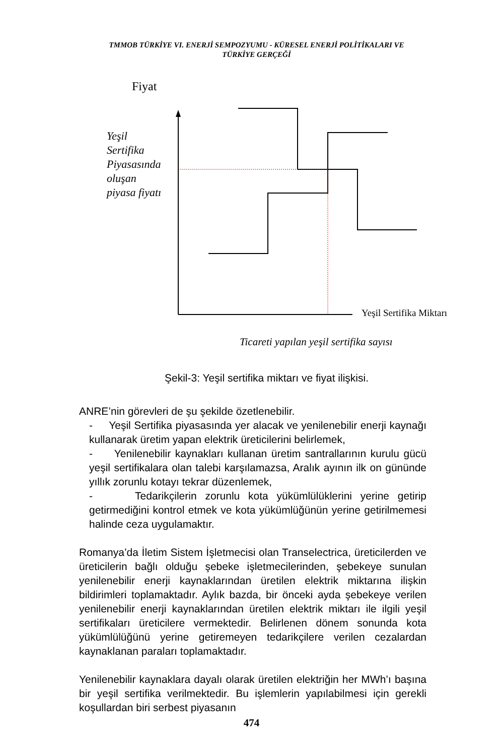TMMOB TÜRKİYE VI. ENERJİ SEMPOZYUMU - KÜRESEL ENERJİ POLİTİKALARI VE
TÜRKİYE GERÇEĞİ
Fiyat
Yeşil
Sertifika
Piyasasında
oluşan
piyasa fiyatı
Yeşil Sertifika Miktarı
Ticareti yapılan yeşil sertifika sayısı
Şekil-3: Yeşil sertifika miktarı ve fiyat ilişkisi.
ANRE’nin görevleri de şu şekilde özetlenebilir.
- Yeşil Sertifika piyasasında yer alacak ve yenilenebilir enerji kaynağı kullanarak üretim yapan elektrik üreticilerini belirlemek,
- Yenilenebilir kaynakları kullanan üretim santrallarının kurulu gücü yeşil sertifikalara olan talebi karşılamazsa, Aralık ayının ilk on gününde yıllık zorunlu kotayı tekrar düzenlemek,
- Tedarikçilerin zorunlu kota yükümlülüklerini yerine getirip getirmediğini kontrol etmek ve kota yükümlüğünün yerine getirilmemesi halinde ceza uygulamaktır.
Romanya’da İletim Sistem İşletmecisi olan Transelectrica, üreticilerden ve üreticilerin bağlı olduğu şebeke işletmecilerinden, şebekeye sunulan yenilenebilir enerji kaynaklarından üretilen elektrik miktarına ilişkin bildirimleri toplamaktadır. Aylık bazda, bir önceki ayda şebekeye verilen yenilenebilir enerji kaynaklarından üretilen elektrik miktarı ile ilgili yeşil sertifikaları üreticilere vermektedir. Belirlenen dönem sonunda kota yükümlülüğünü yerine getiremeyen tedarikçilere verilen cezalardan kaynaklanan paraları toplamaktadır.
Yenilenebilir kaynaklara dayalı olarak üretilen elektriğin her MWh’ı başına bir yeşil sertifika verilmektedir. Bu işlemlerin yapılabilmesi için gerekli koşullardan biri serbest piyasanın
474